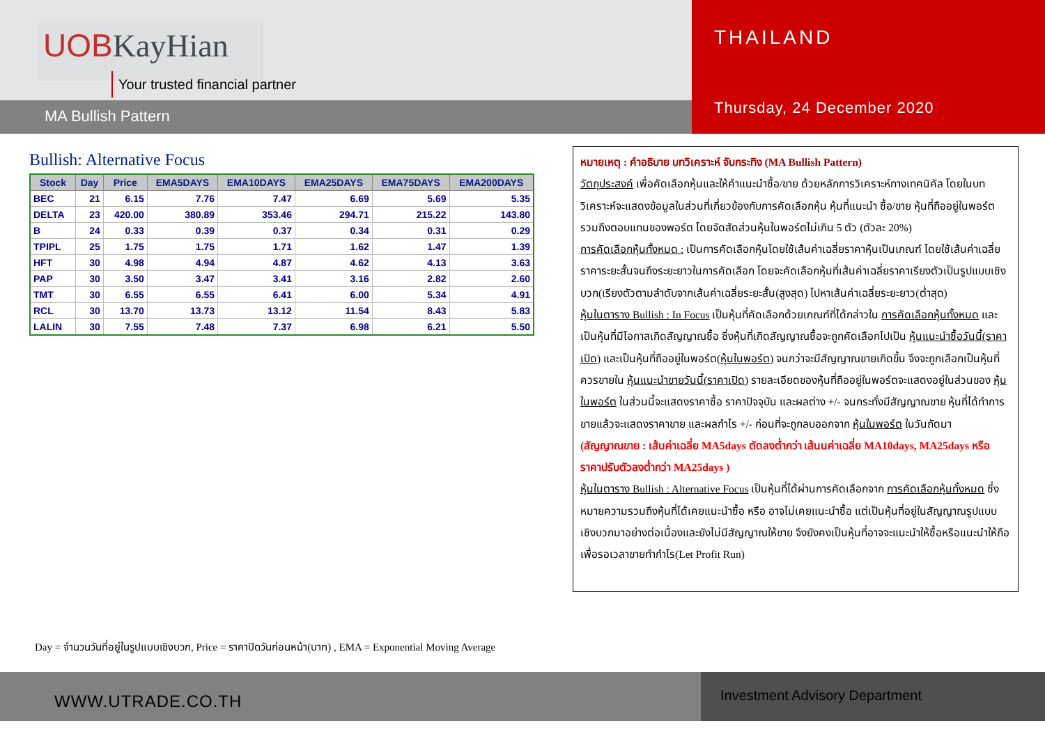UOBKayHian
Your trusted financial partner
MA Bullish Pattern
THAILAND
Thursday, 24 December 2020
Bullish: Alternative Focus
| Stock | Day | Price | EMA5DAYS | EMA10DAYS | EMA25DAYS | EMA75DAYS | EMA200DAYS |
| --- | --- | --- | --- | --- | --- | --- | --- |
| BEC | 21 | 6.15 | 7.76 | 7.47 | 6.69 | 5.69 | 5.35 |
| DELTA | 23 | 420.00 | 380.89 | 353.46 | 294.71 | 215.22 | 143.80 |
| B | 24 | 0.33 | 0.39 | 0.37 | 0.34 | 0.31 | 0.29 |
| TPIPL | 25 | 1.75 | 1.75 | 1.71 | 1.62 | 1.47 | 1.39 |
| HFT | 30 | 4.98 | 4.94 | 4.87 | 4.62 | 4.13 | 3.63 |
| PAP | 30 | 3.50 | 3.47 | 3.41 | 3.16 | 2.82 | 2.60 |
| TMT | 30 | 6.55 | 6.55 | 6.41 | 6.00 | 5.34 | 4.91 |
| RCL | 30 | 13.70 | 13.73 | 13.12 | 11.54 | 8.43 | 5.83 |
| LALIN | 30 | 7.55 | 7.48 | 7.37 | 6.98 | 6.21 | 5.50 |
หมายเหตุ : คำอธิบาย บทวิเคราะห์ จับกระทิง (MA Bullish Pattern)
วัตถุประสงค์ เพื่อคัดเลือกหุ้นและให้คำแนะนำซื้อ/ขาย ด้วยหลักการวิเคราะห์ทางเทคนิคัล โดยในบทวิเคราะห์จะแสดงข้อมูลในส่วนที่เกี่ยวข้องกับการคัดเลือกหุ้น หุ้นที่แนะนำ ซื้อ/ขาย หุ้นที่ถืออยู่ในพอร์ตรวมถึงตอบแทนของพอร์ต โดยจัดสัดส่วนหุ้นในพอร์ตไม่เกิน 5 ตัว (ตัวละ 20%)
การคัดเลือกหุ้นทั้งหมด : เป็นการคัดเลือกหุ้นโดยใช้เส้นค่าเฉลี่ยราคาหุ้นเป็นเกณฑ์ โดยใช้เส้นค่าเฉลี่ยราคาระยะสั้นจนถึงระยะยาวในการคัดเลือก โดยจะคัดเลือกหุ้นที่เส้นค่าเฉลี่ยราคาเรียงตัวเป็นรูปแบบเชิงบวก(เรียงตัวตามลำดับจากเส้นค่าเฉลี่ยระยะสั้น(สูงสุด) ไปหาเส้นค่าเฉลี่ยระยะยาว(ต่ำสุด)
หุ้นในตาราง Bullish : In Focus เป็นหุ้นที่คัดเลือกด้วยเกณฑ์ที่ได้กล่าวใน การคัดเลือกหุ้นทั้งหมด และเป็นหุ้นที่มีโอกาสเกิดสัญญาณซื้อ ซึ่งหุ้นที่เกิดสัญญาณซื้อจะถูกคัดเลือกไปเป็น หุ้นแนะนำซื้อวันนี้(ราคาเปิด) และเป็นหุ้นที่ถืออยู่ในพอร์ต(หุ้นในพอร์ต) จนกว่าจะมีสัญญาณขายเกิดขึ้น จึงจะถูกเลือกเป็นหุ้นที่ควรขายใน หุ้นแนะนำขายวันนี้(ราคาเปิด) รายละเอียดของหุ้นที่ถืออยู่ในพอร์ตจะแสดงอยู่ในส่วนของ หุ้นในพอร์ต ในส่วนนี้จะแสดงราคาซื้อ ราคาปัจจุบัน และผลต่าง +/- จนกระทั่งมีสัญญาณขาย หุ้นที่ได้ทำการขายแล้วจะแสดงราคาขาย และผลกำไร +/- ก่อนที่จะถูกลบออกจาก หุ้นในพอร์ต ในวันถัดมา
(สัญญาณขาย : เส้นค่าเฉลี่ย MA5days ตัดลงต่ำกว่า เส้นนค่าเฉลี่ย MA10days, MA25days หรือ ราคาปรับตัวลงต่ำกว่า MA25days )
หุ้นในตาราง Bullish : Alternative Focus เป็นหุ้นที่ได้ผ่านการคัดเลือกจาก การคัดเลือกหุ้นทั้งหมด ซึ่งหมายความรวมถึงหุ้นที่ได้เคยแนะนำซื้อ หรือ อาจไม่เคยแนะนำซื้อ แต่เป็นหุ้นที่อยู่ในสัญญาณรูปแบบเชิงบวกมาอย่างต่อเนื่องและยังไม่มีสัญญาณให้ขาย จึงยังคงเป็นหุ้นที่อาจจะแนะนำให้ซื้อหรือแนะนำให้ถือเพื่อรอเวลาขายทำกำไร(Let Profit Run)
Day = จำนวนวันที่อยู่ในรูปแบบเชิงบวก, Price = ราคาปิดวันก่อนหน้า(บาท) , EMA = Exponential Moving Average
WWW.UTRADE.CO.TH
Investment Advisory Department